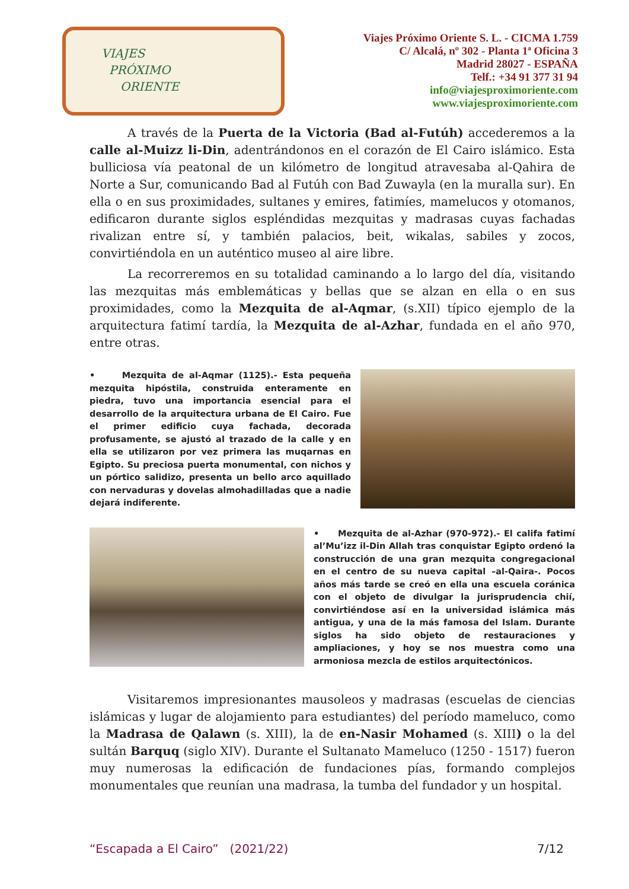VIAJES
PRÓXIMO
ORIENTE
Viajes Próximo Oriente S. L. - CICMA 1.759
C/ Alcalá, nº 302 - Planta 1ª Oficina 3
Madrid 28027 - ESPAÑA
Telf.: +34 91 377 31 94
info@viajesproximoriente.com
www.viajesproximoriente.com
A través de la Puerta de la Victoria (Bad al-Futúh) accederemos a la calle al-Muizz li-Din, adentrándonos en el corazón de El Cairo islámico. Esta bulliciosa vía peatonal de un kilómetro de longitud atravesaba al-Qahira de Norte a Sur, comunicando Bad al Futúh con Bad Zuwayla (en la muralla sur). En ella o en sus proximidades, sultanes y emires, fatimíes, mamelucos y otomanos, edificaron durante siglos espléndidas mezquitas y madrasas cuyas fachadas rivalizan entre sí, y también palacios, beit, wikalas, sabiles y zocos, convirtiéndola en un auténtico museo al aire libre.
La recorreremos en su totalidad caminando a lo largo del día, visitando las mezquitas más emblemáticas y bellas que se alzan en ella o en sus proximidades, como la Mezquita de al-Aqmar, (s.XII) típico ejemplo de la arquitectura fatimí tardía, la Mezquita de al-Azhar, fundada en el año 970, entre otras.
• Mezquita de al-Aqmar (1125).- Esta pequeña mezquita hipóstila, construida enteramente en piedra, tuvo una importancia esencial para el desarrollo de la arquitectura urbana de El Cairo. Fue el primer edificio cuya fachada, decorada profusamente, se ajustó al trazado de la calle y en ella se utilizaron por vez primera las muqarnas en Egipto. Su preciosa puerta monumental, con nichos y un pórtico salidizo, presenta un bello arco aquillado con nervaduras y dovelas almohadilladas que a nadie dejará indiferente.
• Mezquita de al-Azhar (970-972).- El califa fatimí al’Mu’izz il-Din Allah tras conquistar Egipto ordenó la construcción de una gran mezquita congregacional en el centro de su nueva capital –al-Qaira-. Pocos años más tarde se creó en ella una escuela coránica con el objeto de divulgar la jurisprudencia chií, convirtiéndose así en la universidad islámica más antigua, y una de la más famosa del Islam. Durante siglos ha sido objeto de restauraciones y ampliaciones, y hoy se nos muestra como una armoniosa mezcla de estilos arquitectónicos.
Visitaremos impresionantes mausoleos y madrasas (escuelas de ciencias islámicas y lugar de alojamiento para estudiantes) del período mameluco, como la Madrasa de Qalawn (s. XIII), la de en-Nasir Mohamed (s. XIII) o la del sultán Barquq (siglo XIV). Durante el Sultanato Mameluco (1250 - 1517) fueron muy numerosas la edificación de fundaciones pías, formando complejos monumentales que reunían una madrasa, la tumba del fundador y un hospital.
“Escapada a El Cairo” (2021/22) 7/12